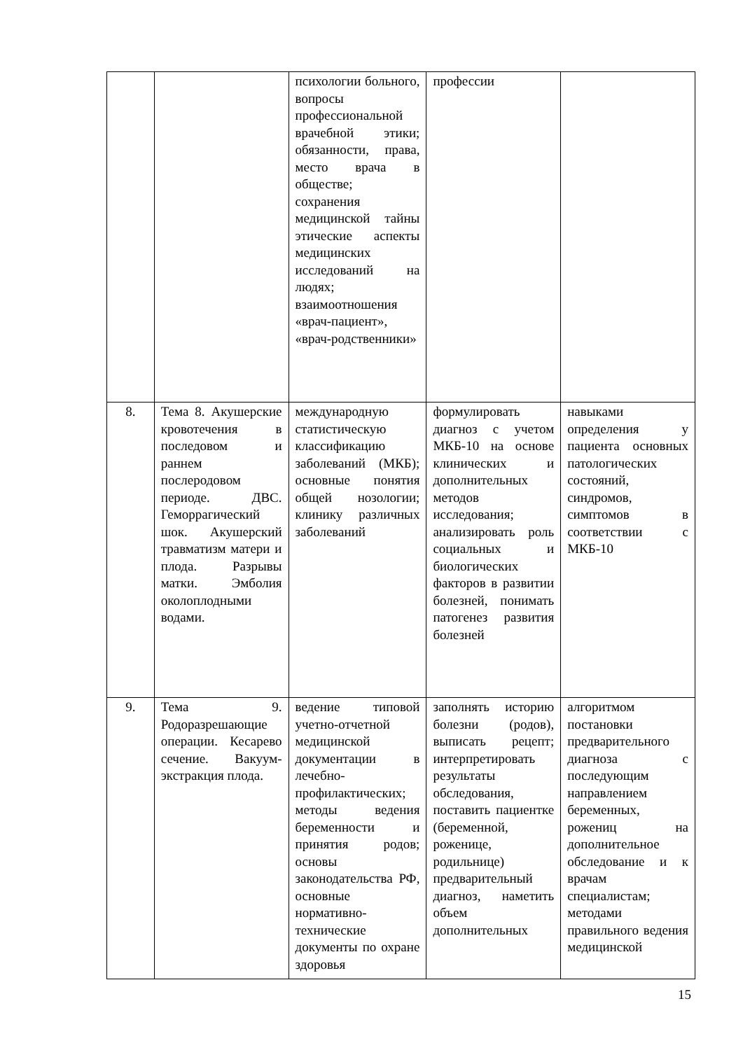| | | психологии больного, вопросы профессиональной врачебной этики; обязанности, права, место врача в обществе; сохранения медицинской тайны этические аспекты медицинских исследований на людях; взаимоотношения «врач-пациент», «врач-родственники» | профессии | |
| 8. | Тема 8. Акушерские кровотечения в последовом и раннем послеродовом периоде. ДВС. Геморрагический шок. Акушерский травматизм матери и плода. Разрывы матки. Эмболия околоплодными водами. | международную статистическую классификацию заболеваний (МКБ); основные понятия общей нозологии; клинику различных заболеваний | формулировать диагноз с учетом МКБ-10 на основе клинических и дополнительных методов исследования; анализировать роль социальных и биологических факторов в развитии болезней, понимать патогенез развития болезней | навыками определения у пациента основных патологических состояний, синдромов, симптомов в соответствии с МКБ-10 |
| 9. | Тема 9. Родоразрешающие операции. Кесарево сечение. Вакуум-экстракция плода. | ведение типовой учетно-отчетной медицинской документации в лечебно-профилактических; методы ведения беременности и принятия родов; основы законодательства РФ, основные нормативно-технические документы по охране здоровья | заполнять историю болезни (родов), выписать рецепт; интерпретировать результаты обследования, поставить пациентке (беременной, роженице, родильнице) предварительный диагноз, наметить объем дополнительных | алгоритмом постановки предварительного диагноза с последующим направлением беременных, рожениц на дополнительное обследование и к врачам специалистам; методами правильного ведения медицинской |
15